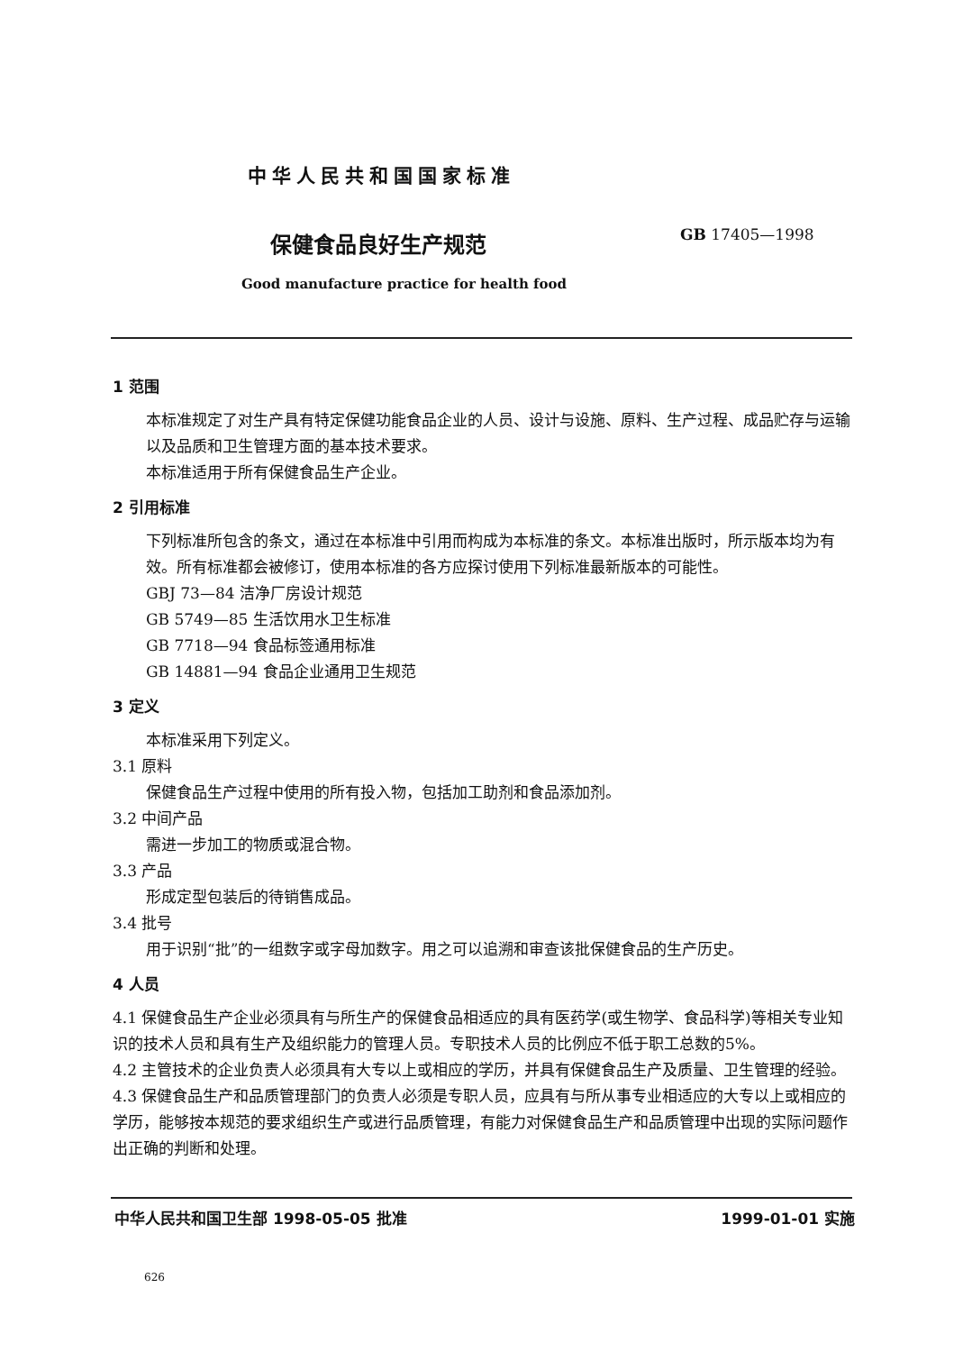中华人民共和国国家标准
保健食品良好生产规范 GB 17405—1998
Good manufacture practice for health food
1 范围
本标准规定了对生产具有特定保健功能食品企业的人员、设计与设施、原料、生产过程、成品贮存与运输以及品质和卫生管理方面的基本技术要求。
本标准适用于所有保健食品生产企业。
2 引用标准
下列标准所包含的条文，通过在本标准中引用而构成为本标准的条文。本标准出版时，所示版本均为有效。所有标准都会被修订，使用本标准的各方应探讨使用下列标准最新版本的可能性。
GBJ 73—84 洁净厂房设计规范
GB 5749—85 生活饮用水卫生标准
GB 7718—94 食品标签通用标准
GB 14881—94 食品企业通用卫生规范
3 定义
本标准采用下列定义。
3.1 原料
保健食品生产过程中使用的所有投入物，包括加工助剂和食品添加剂。
3.2 中间产品
需进一步加工的物质或混合物。
3.3 产品
形成定型包装后的待销售成品。
3.4 批号
用于识别“批”的一组数字或字母加数字。用之可以追溯和审查该批保健食品的生产历史。
4 人员
4.1 保健食品生产企业必须具有与所生产的保健食品相适应的具有医药学(或生物学、食品科学)等相关专业知识的技术人员和具有生产及组织能力的管理人员。专职技术人员的比例应不低于职工总数的5%。
4.2 主管技术的企业负责人必须具有大专以上或相应的学历，并具有保健食品生产及质量、卫生管理的经验。
4.3 保健食品生产和品质管理部门的负责人必须是专职人员，应具有与所从事专业相适应的大专以上或相应的学历，能够按本规范的要求组织生产或进行品质管理，有能力对保健食品生产和品质管理中出现的实际问题作出正确的判断和处理。
中华人民共和国卫生部 1998-05-05 批准 1999-01-01 实施
626